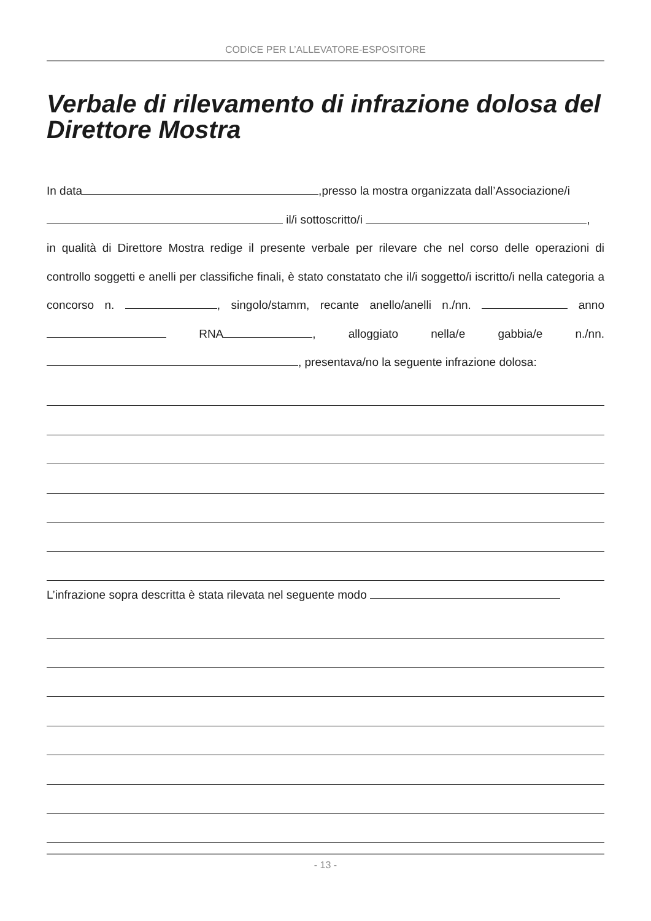CODICE PER L’ALLEVATORE-ESPOSITORE
Verbale di rilevamento di infrazione dolosa del Direttore Mostra
In data ,presso la mostra organizzata dall’Associazione/i
il/i sottoscritto/i ,
in qualità di Direttore Mostra redige il presente verbale per rilevare che nel corso delle operazioni di controllo soggetti e anelli per classifiche finali, è stato constatato che il/i soggetto/i iscritto/i nella categoria a concorso n. , singolo/stamm, recante anello/anelli n./nn. anno RNA , alloggiato nella/e gabbia/e n./nn. , presentava/no la seguente infrazione dolosa:
L’infrazione sopra descritta è stata rilevata nel seguente modo
- 13 -